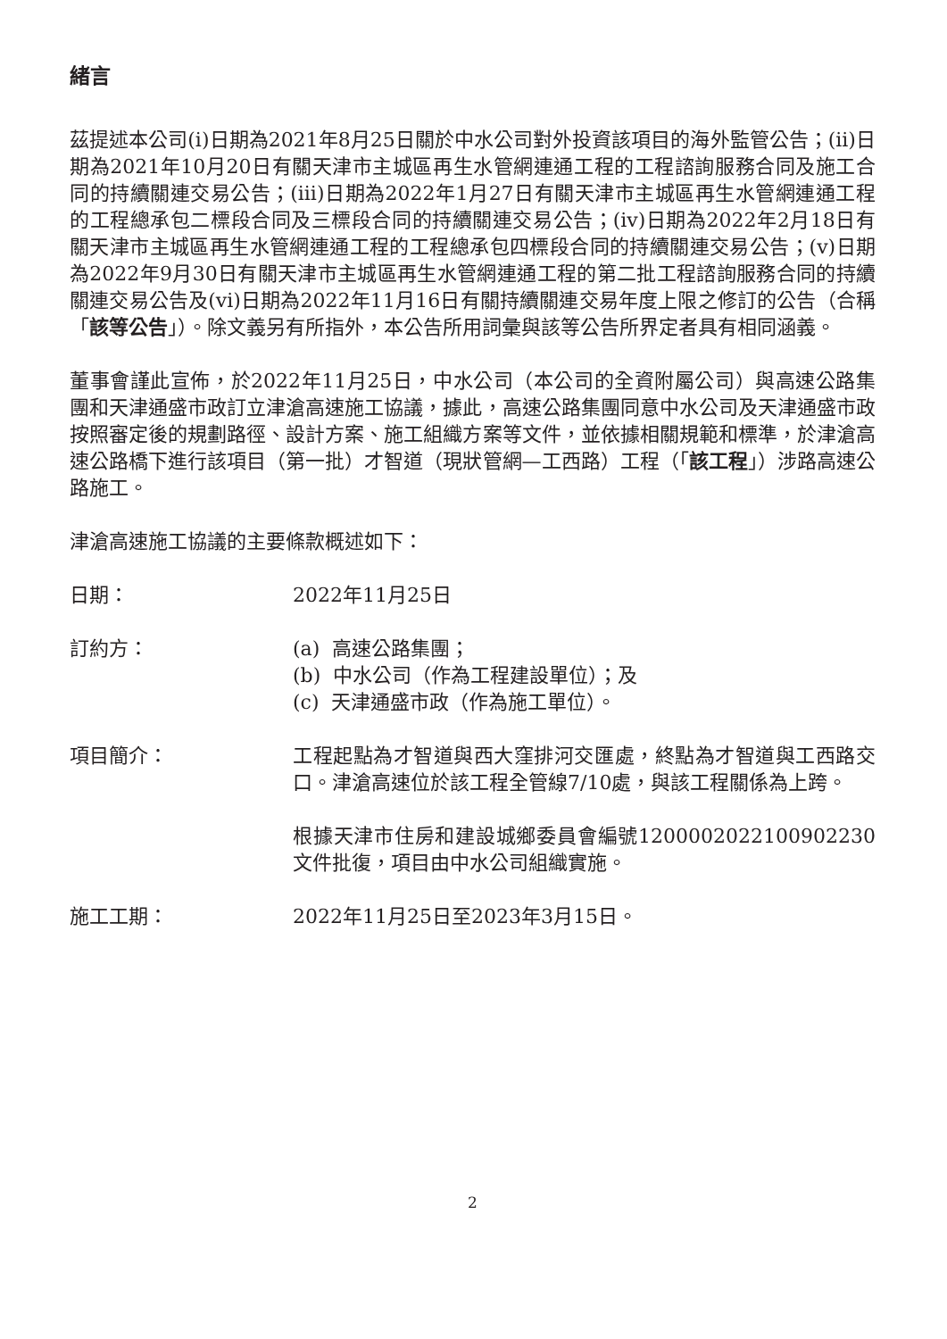緒言
茲提述本公司(i)日期為2021年8月25日關於中水公司對外投資該項目的海外監管公告；(ii)日期為2021年10月20日有關天津市主城區再生水管網連通工程的工程諮詢服務合同及施工合同的持續關連交易公告；(iii)日期為2022年1月27日有關天津市主城區再生水管網連通工程的工程總承包二標段合同及三標段合同的持續關連交易公告；(iv)日期為2022年2月18日有關天津市主城區再生水管網連通工程的工程總承包四標段合同的持續關連交易公告；(v)日期為2022年9月30日有關天津市主城區再生水管網連通工程的第二批工程諮詢服務合同的持續關連交易公告及(vi)日期為2022年11月16日有關持續關連交易年度上限之修訂的公告（合稱「該等公告」）。除文義另有所指外，本公告所用詞彙與該等公告所界定者具有相同涵義。
董事會謹此宣佈，於2022年11月25日，中水公司（本公司的全資附屬公司）與高速公路集團和天津通盛市政訂立津滄高速施工協議，據此，高速公路集團同意中水公司及天津通盛市政按照審定後的規劃路徑、設計方案、施工組織方案等文件，並依據相關規範和標準，於津滄高速公路橋下進行該項目（第一批）才智道（現狀管網—工西路）工程（「該工程」）涉路高速公路施工。
津滄高速施工協議的主要條款概述如下：
日期： 2022年11月25日
訂約方： (a) 高速公路集團；
(b) 中水公司（作為工程建設單位）；及
(c) 天津通盛市政（作為施工單位）。
項目簡介： 工程起點為才智道與西大窪排河交匯處，終點為才智道與工西路交口。津滄高速位於該工程全管線7/10處，與該工程關係為上跨。
根據天津市住房和建設城鄉委員會編號1200002022100902230文件批復，項目由中水公司組織實施。
施工工期： 2022年11月25日至2023年3月15日。
2